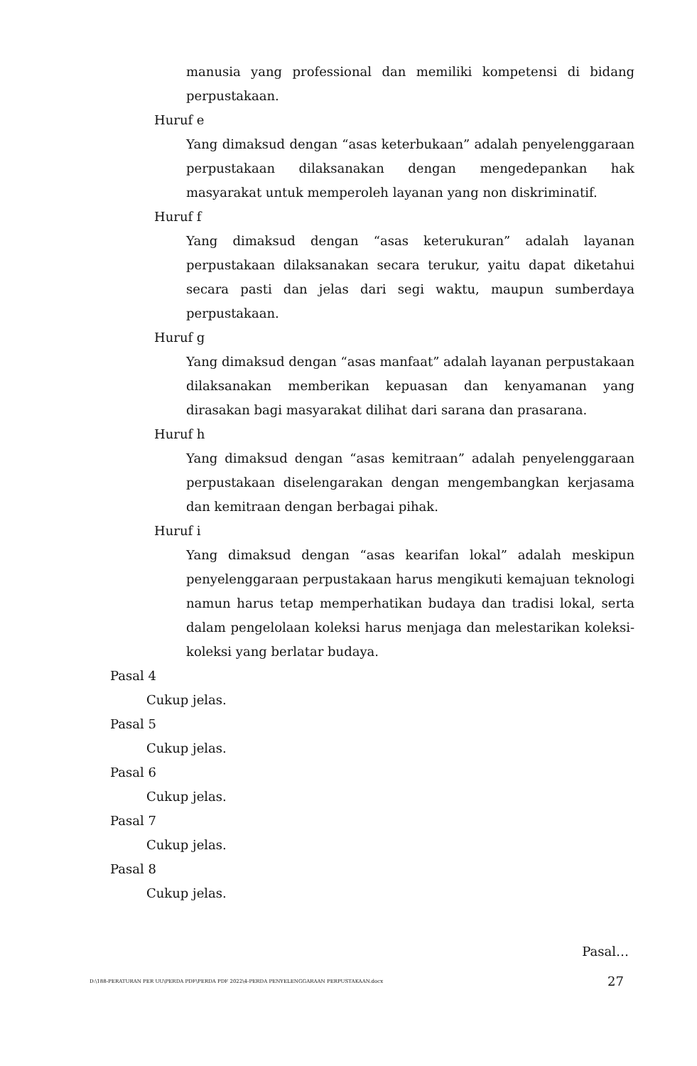manusia yang professional dan memiliki kompetensi di bidang perpustakaan.
Huruf e
Yang dimaksud dengan “asas keterbukaan” adalah penyelenggaraan perpustakaan dilaksanakan dengan mengedepankan hak masyarakat untuk memperoleh layanan yang non diskriminatif.
Huruf f
Yang dimaksud dengan “asas keterukuran” adalah layanan perpustakaan dilaksanakan secara terukur, yaitu dapat diketahui secara pasti dan jelas dari segi waktu, maupun sumberdaya perpustakaan.
Huruf g
Yang dimaksud dengan “asas manfaat” adalah layanan perpustakaan dilaksanakan memberikan kepuasan dan kenyamanan yang dirasakan bagi masyarakat dilihat dari sarana dan prasarana.
Huruf h
Yang dimaksud dengan “asas kemitraan” adalah penyelenggaraan perpustakaan diselengarakan dengan mengembangkan kerjasama dan kemitraan dengan berbagai pihak.
Huruf i
Yang dimaksud dengan “asas kearifan lokal” adalah meskipun penyelenggaraan perpustakaan harus mengikuti kemajuan teknologi namun harus tetap memperhatikan budaya dan tradisi lokal, serta dalam pengelolaan koleksi harus menjaga dan melestarikan koleksi-koleksi yang berlatar budaya.
Pasal 4
Cukup jelas.
Pasal 5
Cukup jelas.
Pasal 6
Cukup jelas.
Pasal 7
Cukup jelas.
Pasal 8
Cukup jelas.
Pasal…
D:\188-PERATURAN PER UU\PERDA PDF\PERDA PDF 2022\4-PERDA PENYELENGGARAAN PERPUSTAKAAN.docx 27